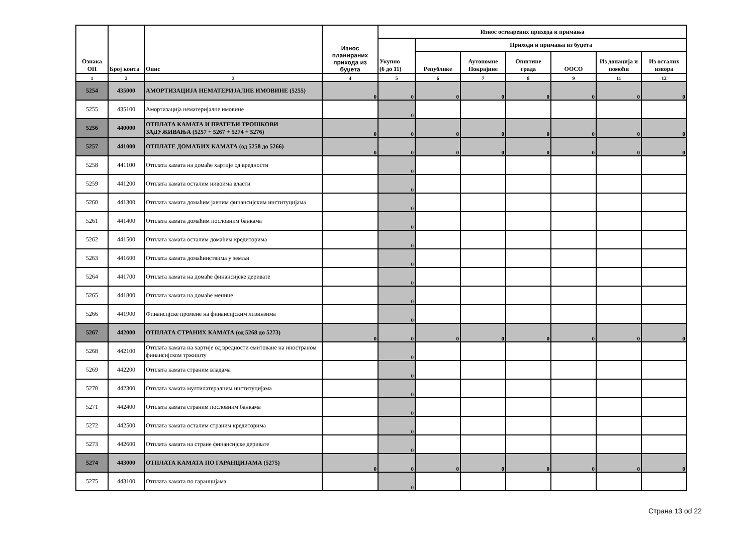| Ознака ОП | Број конта | Опис | Износ планираних прихода из буџета | Износ остварених прихода и примања | | | | | | |
| --- | --- | --- | --- | --- | --- | --- | --- | --- | --- | --- |
| | | | | Укупно (6 до 11) | Приходи и примања из буџета | | | | | |
| | | | | | Републике | Аутономне Покрајине | Општине града | ООСО | Из донација и помоћи | Из осталих извора |
| 1 | 2 | 3 | 4 | 5 | 6 | 7 | 8 | 9 | 11 | 12 |
| 5254 | 435000 | АМОРТИЗАЦИЈА НЕМАТЕРИЈАЛНЕ ИМОВИНЕ (5255) | 0 | 0 | 0 | 0 | 0 | 0 | 0 | 0 |
| 5255 | 435100 | Амортизација нематеријалне имовине | | 0 | | | | | | |
| 5256 | 440000 | ОТПЛАТА КАМАТА И ПРАТЕЋИ ТРОШКОВИ ЗАДУЖИВАЊА (5257 + 5267 + 5274 + 5276) | 0 | 0 | 0 | 0 | 0 | 0 | 0 | 0 |
| 5257 | 441000 | ОТПЛАТЕ ДОМАЋИХ КАМАТА (од 5258 до 5266) | 0 | 0 | 0 | 0 | 0 | 0 | 0 | 0 |
| 5258 | 441100 | Отплата камата на домаће хартије од вредности | | 0 | | | | | | |
| 5259 | 441200 | Отплата камата осталим нивоима власти | | 0 | | | | | | |
| 5260 | 441300 | Отплата камата домаћим јавним финансијским институцијама | | 0 | | | | | | |
| 5261 | 441400 | Отплата камата домаћим пословним банкама | | 0 | | | | | | |
| 5262 | 441500 | Отплата камата осталим домаћим кредиторима | | 0 | | | | | | |
| 5263 | 441600 | Отплата камата домаћинствима у земљи | | 0 | | | | | | |
| 5264 | 441700 | Отплата камата на домаће финансијске деривате | | 0 | | | | | | |
| 5265 | 441800 | Отплата камата на домаће менице | | 0 | | | | | | |
| 5266 | 441900 | Финансијске промене на финансијским лизинзима | | 0 | | | | | | |
| 5267 | 442000 | ОТПЛАТА СТРАНИХ КАМАТА (од 5268 до 5273) | 0 | 0 | 0 | 0 | 0 | 0 | 0 | 0 |
| 5268 | 442100 | Отплата камата на хартије од вредности емитоване на иностраном финансијском тржишту | | 0 | | | | | | |
| 5269 | 442200 | Отплата камата страним владама | | 0 | | | | | | |
| 5270 | 442300 | Отплата камата мултилатералним институцијама | | 0 | | | | | | |
| 5271 | 442400 | Отплата камата страним пословним банкама | | 0 | | | | | | |
| 5272 | 442500 | Отплата камата осталим страним кредиторима | | 0 | | | | | | |
| 5273 | 442600 | Отплата камата на стране финансијске деривате | | 0 | | | | | | |
| 5274 | 443000 | ОТПЛАТА КАМАТА ПО ГАРАНЦИЈАМА (5275) | 0 | 0 | 0 | 0 | 0 | 0 | 0 | 0 |
| 5275 | 443100 | Отплата камата по гаранцијама | | 0 | | | | | | |
Страна 13 od 22